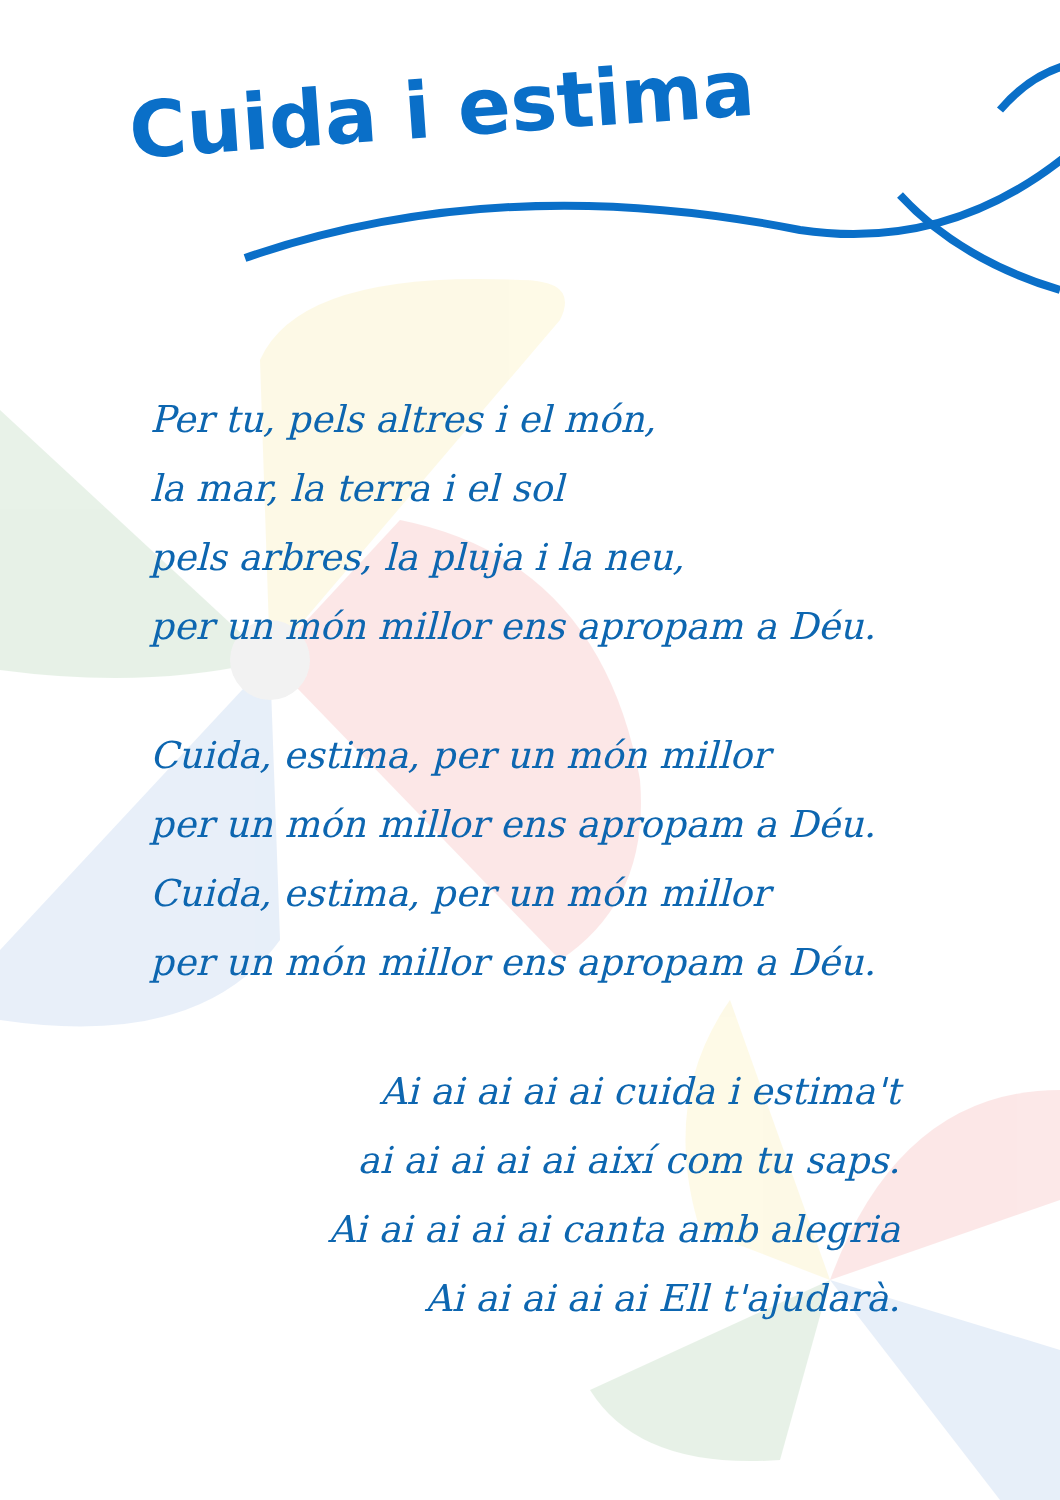Cuida i estima
Per tu, pels altres i el món,
la mar, la terra i el sol
pels arbres, la pluja i la neu,
per un món millor ens apropam a Déu.
Cuida, estima, per un món millor
per un món millor ens apropam a Déu.
Cuida, estima, per un món millor
per un món millor ens apropam a Déu.
Ai ai ai ai ai cuida i estima't
ai ai ai ai ai així com tu saps.
Ai ai ai ai ai canta amb alegria
Ai ai ai ai ai Ell t'ajudarà.